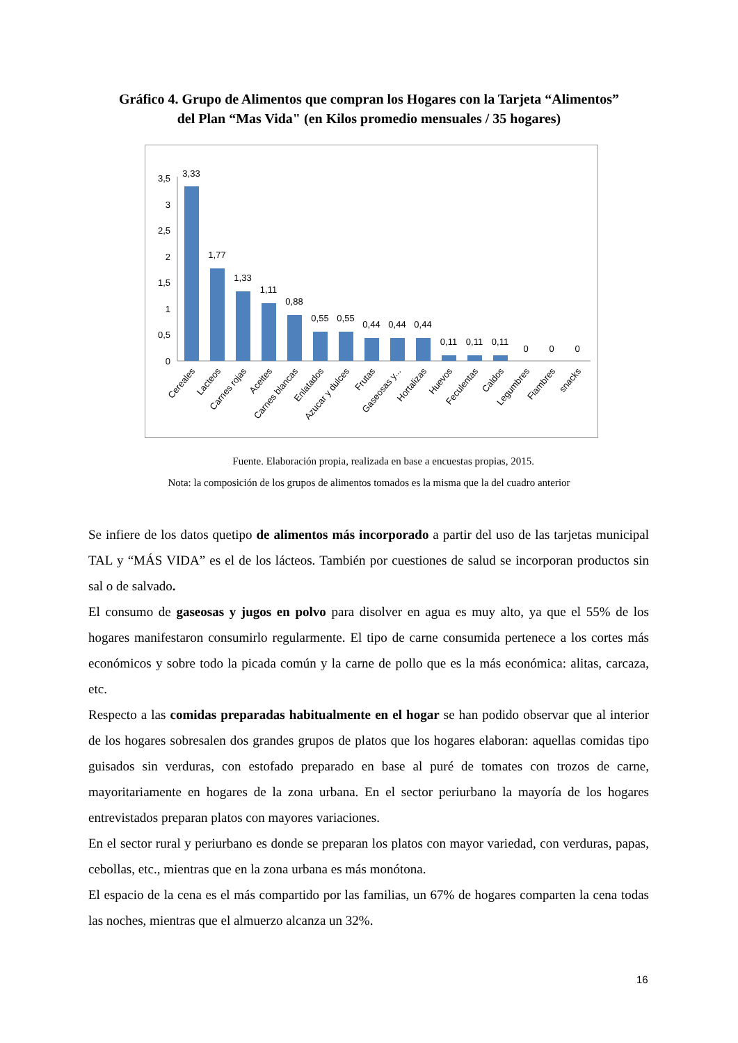Gráfico 4. Grupo de Alimentos que compran los Hogares con la Tarjeta “Alimentos”
del Plan “Mas Vida" (en Kilos promedio mensuales / 35 hogares)
3,5
3
2,5
2
1,5
1
0,5
0
3,33
1,77
1,33
1,11
0,88
0,55
0,55
0,44
0,44
0,44
0,11
0,11
0,11
0
0
0
Cereales
Lacteos
Carnes rojas
Aceites
Carnes blancas
Enlatados
Azucar y dulces
Frutas
Gaseosas y...
Hortalizas
Huevos
Feculentas
Caldos
Legumbres
Fiambres
snacks
Fuente. Elaboración propia, realizada en base a encuestas propias, 2015.
Nota: la composición de los grupos de alimentos tomados es la misma que la del cuadro anterior
Se infiere de los datos quetipo de alimentos más incorporado a partir del uso de las tarjetas municipal TAL y “MÁS VIDA” es el de los lácteos. También por cuestiones de salud se incorporan productos sin sal o de salvado.
El consumo de gaseosas y jugos en polvo para disolver en agua es muy alto, ya que el 55% de los hogares manifestaron consumirlo regularmente. El tipo de carne consumida pertenece a los cortes más económicos y sobre todo la picada común y la carne de pollo que es la más económica: alitas, carcaza, etc.
Respecto a las comidas preparadas habitualmente en el hogar se han podido observar que al interior de los hogares sobresalen dos grandes grupos de platos que los hogares elaboran: aquellas comidas tipo guisados sin verduras, con estofado preparado en base al puré de tomates con trozos de carne, mayoritariamente en hogares de la zona urbana. En el sector periurbano la mayoría de los hogares entrevistados preparan platos con mayores variaciones.
En el sector rural y periurbano es donde se preparan los platos con mayor variedad, con verduras, papas, cebollas, etc., mientras que en la zona urbana es más monótona.
El espacio de la cena es el más compartido por las familias, un 67% de hogares comparten la cena todas las noches, mientras que el almuerzo alcanza un 32%.
16